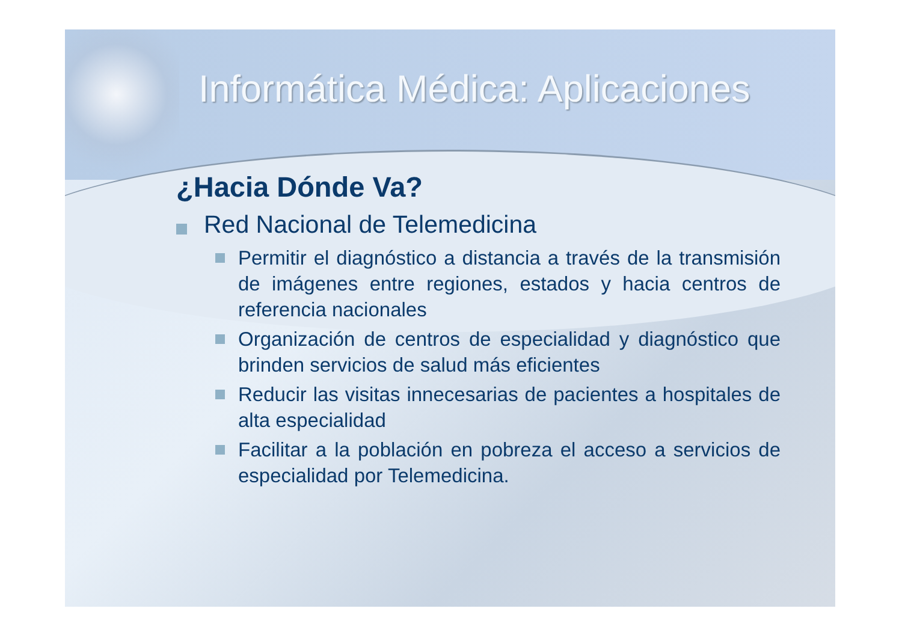Informática Médica: Aplicaciones
¿Hacia Dónde Va?
Red Nacional de Telemedicina
Permitir el diagnóstico a distancia a través de la transmisión de imágenes entre regiones, estados y hacia centros de referencia nacionales
Organización de centros de especialidad y diagnóstico que brinden servicios de salud más eficientes
Reducir las visitas innecesarias de pacientes a hospitales de alta especialidad
Facilitar a la población en pobreza el acceso a servicios de especialidad por Telemedicina.